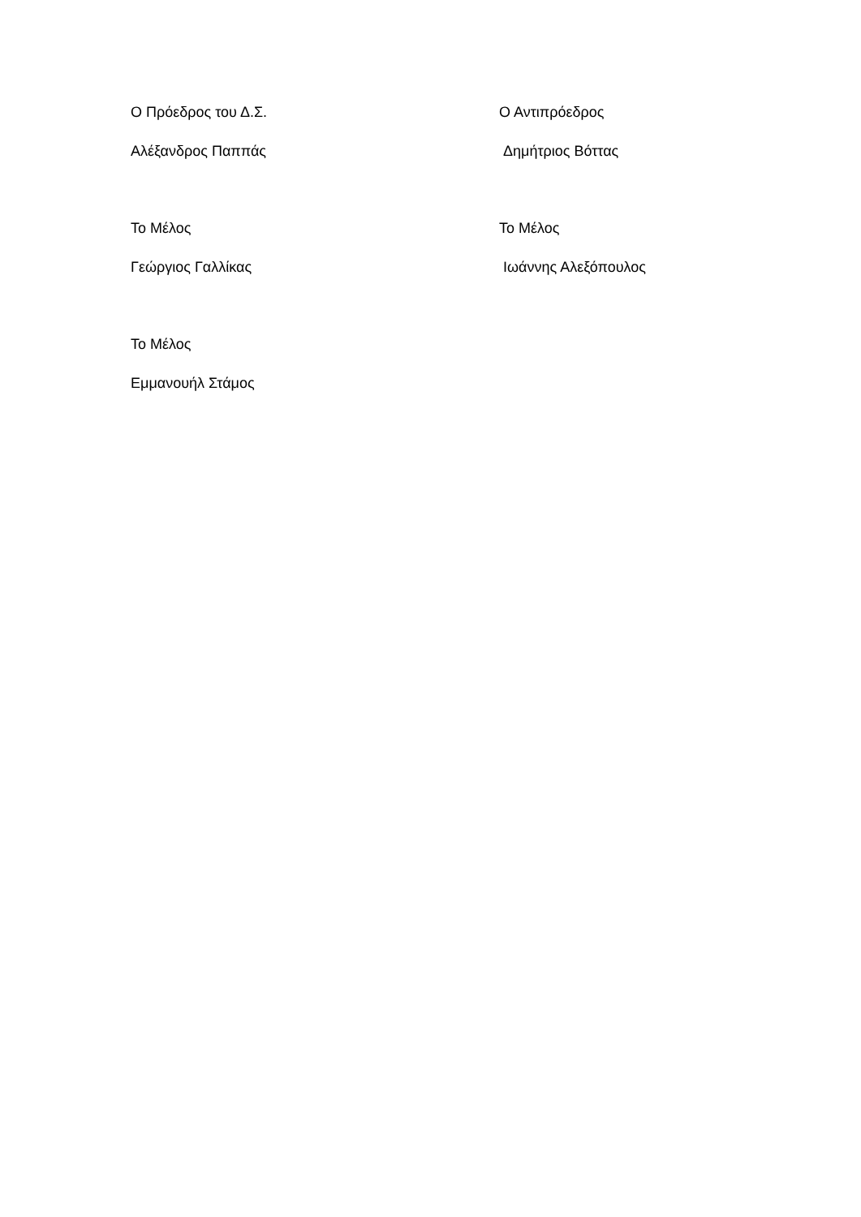Ο Πρόεδρος του Δ.Σ.
Αλέξανδρος Παππάς
Ο Αντιπρόεδρος
Δημήτριος Βόττας
Το Μέλος
Γεώργιος Γαλλίκας
Το Μέλος
Ιωάννης Αλεξόπουλος
Το Μέλος
Εμμανουήλ Στάμος